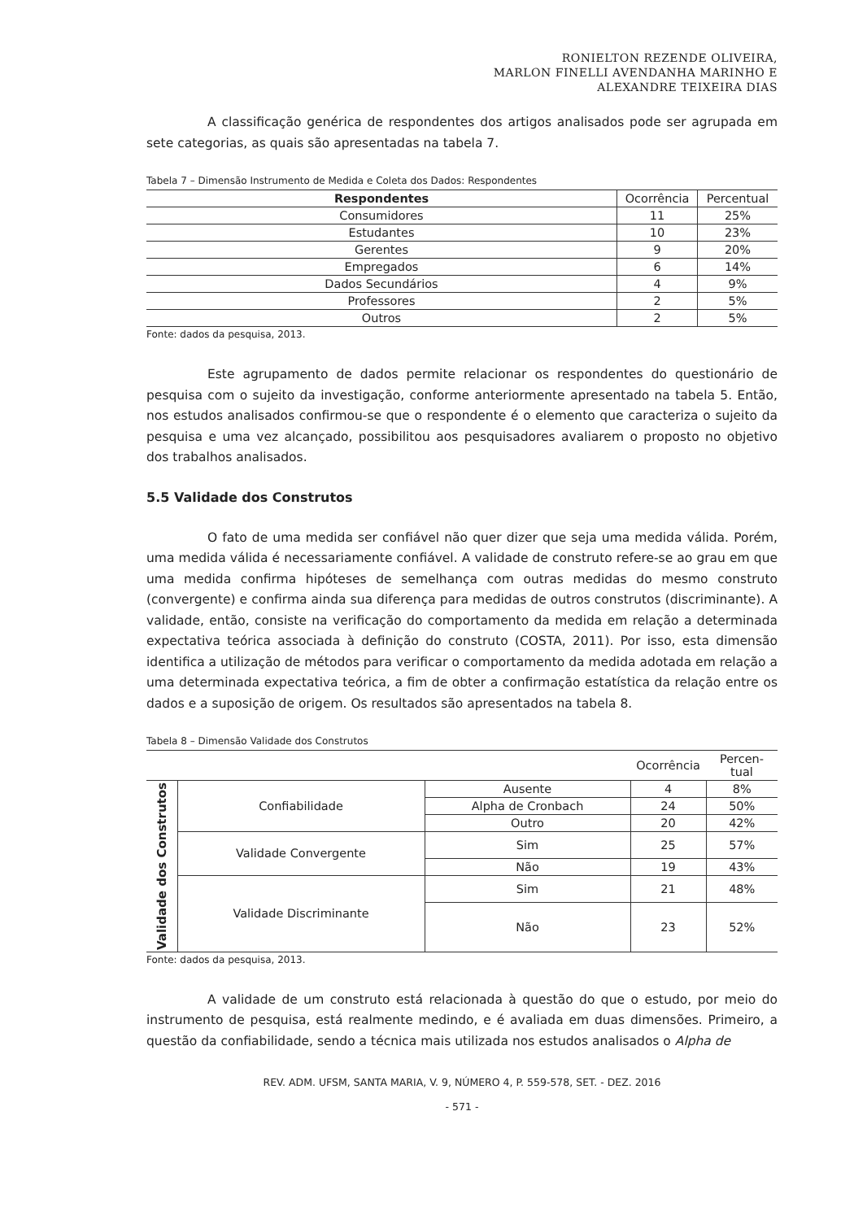RONIELTON REZENDE OLIVEIRA,
MARLON FINELLI AVENDANHA MARINHO E
ALEXANDRE TEIXEIRA DIAS
A classificação genérica de respondentes dos artigos analisados pode ser agrupada em sete categorias, as quais são apresentadas na tabela 7.
Tabela 7 – Dimensão Instrumento de Medida e Coleta dos Dados: Respondentes
| Respondentes | Ocorrência | Percentual |
| --- | --- | --- |
| Consumidores | 11 | 25% |
| Estudantes | 10 | 23% |
| Gerentes | 9 | 20% |
| Empregados | 6 | 14% |
| Dados Secundários | 4 | 9% |
| Professores | 2 | 5% |
| Outros | 2 | 5% |
Fonte: dados da pesquisa, 2013.
Este agrupamento de dados permite relacionar os respondentes do questionário de pesquisa com o sujeito da investigação, conforme anteriormente apresentado na tabela 5. Então, nos estudos analisados confirmou-se que o respondente é o elemento que caracteriza o sujeito da pesquisa e uma vez alcançado, possibilitou aos pesquisadores avaliarem o proposto no objetivo dos trabalhos analisados.
5.5 Validade dos Construtos
O fato de uma medida ser confiável não quer dizer que seja uma medida válida. Porém, uma medida válida é necessariamente confiável. A validade de construto refere-se ao grau em que uma medida confirma hipóteses de semelhança com outras medidas do mesmo construto (convergente) e confirma ainda sua diferença para medidas de outros construtos (discriminante). A validade, então, consiste na verificação do comportamento da medida em relação a determinada expectativa teórica associada à definição do construto (COSTA, 2011). Por isso, esta dimensão identifica a utilização de métodos para verificar o comportamento da medida adotada em relação a uma determinada expectativa teórica, a fim de obter a confirmação estatística da relação entre os dados e a suposição de origem. Os resultados são apresentados na tabela 8.
Tabela 8 – Dimensão Validade dos Construtos
| | | | Ocorrência | Percen- tual |
| --- | --- | --- | --- | --- |
| Validade dos Construtos | Confiabilidade | Ausente | 4 | 8% |
| | | Alpha de Cronbach | 24 | 50% |
| | | Outro | 20 | 42% |
| | Validade Convergente | Sim | 25 | 57% |
| | | Não | 19 | 43% |
| | Validade Discriminante | Sim | 21 | 48% |
| | | Não | 23 | 52% |
Fonte: dados da pesquisa, 2013.
A validade de um construto está relacionada à questão do que o estudo, por meio do instrumento de pesquisa, está realmente medindo, e é avaliada em duas dimensões. Primeiro, a questão da confiabilidade, sendo a técnica mais utilizada nos estudos analisados o Alpha de
REV. ADM. UFSM, SANTA MARIA, V. 9, NÚMERO 4, P. 559-578, SET. - DEZ. 2016
- 571 -